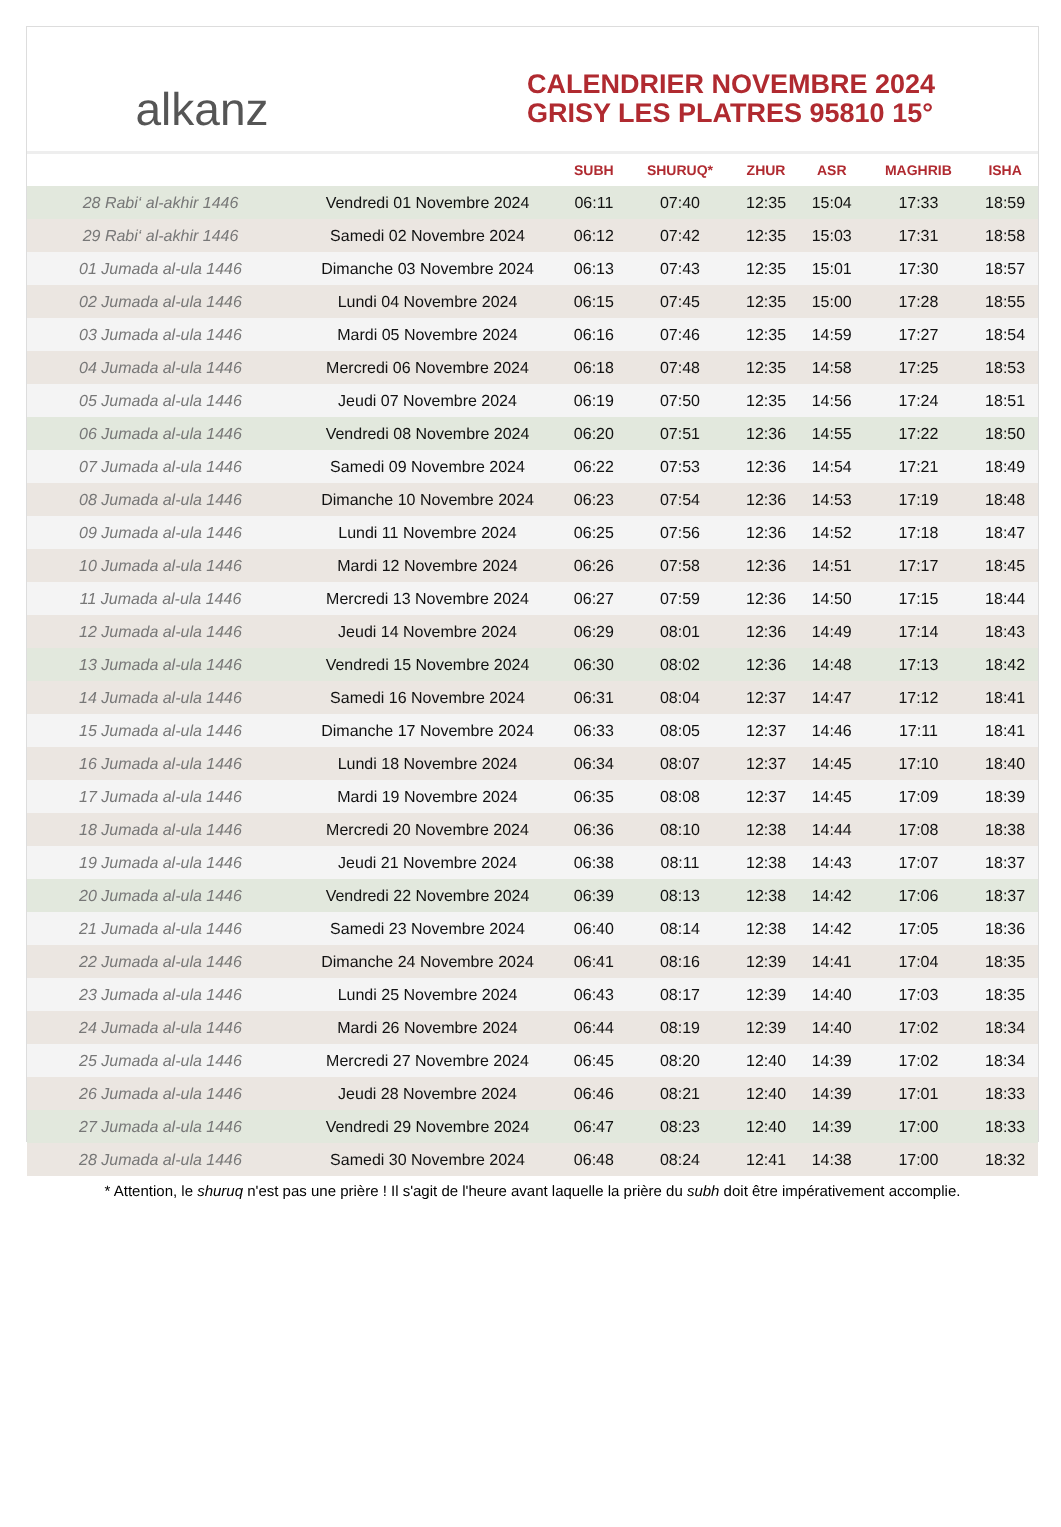alkanz
CALENDRIER NOVEMBRE 2024
GRISY LES PLATRES 95810 15°
| | | SUBH | SHURUQ* | ZHUR | ASR | MAGHRIB | ISHA |
| --- | --- | --- | --- | --- | --- | --- | --- |
| 28 Rabi‘ al-akhir 1446 | Vendredi 01 Novembre 2024 | 06:11 | 07:40 | 12:35 | 15:04 | 17:33 | 18:59 |
| 29 Rabi‘ al-akhir 1446 | Samedi 02 Novembre 2024 | 06:12 | 07:42 | 12:35 | 15:03 | 17:31 | 18:58 |
| 01 Jumada al-ula 1446 | Dimanche 03 Novembre 2024 | 06:13 | 07:43 | 12:35 | 15:01 | 17:30 | 18:57 |
| 02 Jumada al-ula 1446 | Lundi 04 Novembre 2024 | 06:15 | 07:45 | 12:35 | 15:00 | 17:28 | 18:55 |
| 03 Jumada al-ula 1446 | Mardi 05 Novembre 2024 | 06:16 | 07:46 | 12:35 | 14:59 | 17:27 | 18:54 |
| 04 Jumada al-ula 1446 | Mercredi 06 Novembre 2024 | 06:18 | 07:48 | 12:35 | 14:58 | 17:25 | 18:53 |
| 05 Jumada al-ula 1446 | Jeudi 07 Novembre 2024 | 06:19 | 07:50 | 12:35 | 14:56 | 17:24 | 18:51 |
| 06 Jumada al-ula 1446 | Vendredi 08 Novembre 2024 | 06:20 | 07:51 | 12:36 | 14:55 | 17:22 | 18:50 |
| 07 Jumada al-ula 1446 | Samedi 09 Novembre 2024 | 06:22 | 07:53 | 12:36 | 14:54 | 17:21 | 18:49 |
| 08 Jumada al-ula 1446 | Dimanche 10 Novembre 2024 | 06:23 | 07:54 | 12:36 | 14:53 | 17:19 | 18:48 |
| 09 Jumada al-ula 1446 | Lundi 11 Novembre 2024 | 06:25 | 07:56 | 12:36 | 14:52 | 17:18 | 18:47 |
| 10 Jumada al-ula 1446 | Mardi 12 Novembre 2024 | 06:26 | 07:58 | 12:36 | 14:51 | 17:17 | 18:45 |
| 11 Jumada al-ula 1446 | Mercredi 13 Novembre 2024 | 06:27 | 07:59 | 12:36 | 14:50 | 17:15 | 18:44 |
| 12 Jumada al-ula 1446 | Jeudi 14 Novembre 2024 | 06:29 | 08:01 | 12:36 | 14:49 | 17:14 | 18:43 |
| 13 Jumada al-ula 1446 | Vendredi 15 Novembre 2024 | 06:30 | 08:02 | 12:36 | 14:48 | 17:13 | 18:42 |
| 14 Jumada al-ula 1446 | Samedi 16 Novembre 2024 | 06:31 | 08:04 | 12:37 | 14:47 | 17:12 | 18:41 |
| 15 Jumada al-ula 1446 | Dimanche 17 Novembre 2024 | 06:33 | 08:05 | 12:37 | 14:46 | 17:11 | 18:41 |
| 16 Jumada al-ula 1446 | Lundi 18 Novembre 2024 | 06:34 | 08:07 | 12:37 | 14:45 | 17:10 | 18:40 |
| 17 Jumada al-ula 1446 | Mardi 19 Novembre 2024 | 06:35 | 08:08 | 12:37 | 14:45 | 17:09 | 18:39 |
| 18 Jumada al-ula 1446 | Mercredi 20 Novembre 2024 | 06:36 | 08:10 | 12:38 | 14:44 | 17:08 | 18:38 |
| 19 Jumada al-ula 1446 | Jeudi 21 Novembre 2024 | 06:38 | 08:11 | 12:38 | 14:43 | 17:07 | 18:37 |
| 20 Jumada al-ula 1446 | Vendredi 22 Novembre 2024 | 06:39 | 08:13 | 12:38 | 14:42 | 17:06 | 18:37 |
| 21 Jumada al-ula 1446 | Samedi 23 Novembre 2024 | 06:40 | 08:14 | 12:38 | 14:42 | 17:05 | 18:36 |
| 22 Jumada al-ula 1446 | Dimanche 24 Novembre 2024 | 06:41 | 08:16 | 12:39 | 14:41 | 17:04 | 18:35 |
| 23 Jumada al-ula 1446 | Lundi 25 Novembre 2024 | 06:43 | 08:17 | 12:39 | 14:40 | 17:03 | 18:35 |
| 24 Jumada al-ula 1446 | Mardi 26 Novembre 2024 | 06:44 | 08:19 | 12:39 | 14:40 | 17:02 | 18:34 |
| 25 Jumada al-ula 1446 | Mercredi 27 Novembre 2024 | 06:45 | 08:20 | 12:40 | 14:39 | 17:02 | 18:34 |
| 26 Jumada al-ula 1446 | Jeudi 28 Novembre 2024 | 06:46 | 08:21 | 12:40 | 14:39 | 17:01 | 18:33 |
| 27 Jumada al-ula 1446 | Vendredi 29 Novembre 2024 | 06:47 | 08:23 | 12:40 | 14:39 | 17:00 | 18:33 |
| 28 Jumada al-ula 1446 | Samedi 30 Novembre 2024 | 06:48 | 08:24 | 12:41 | 14:38 | 17:00 | 18:32 |
* Attention, le shuruq n'est pas une prière ! Il s'agit de l'heure avant laquelle la prière du subh doit être impérativement accomplie.